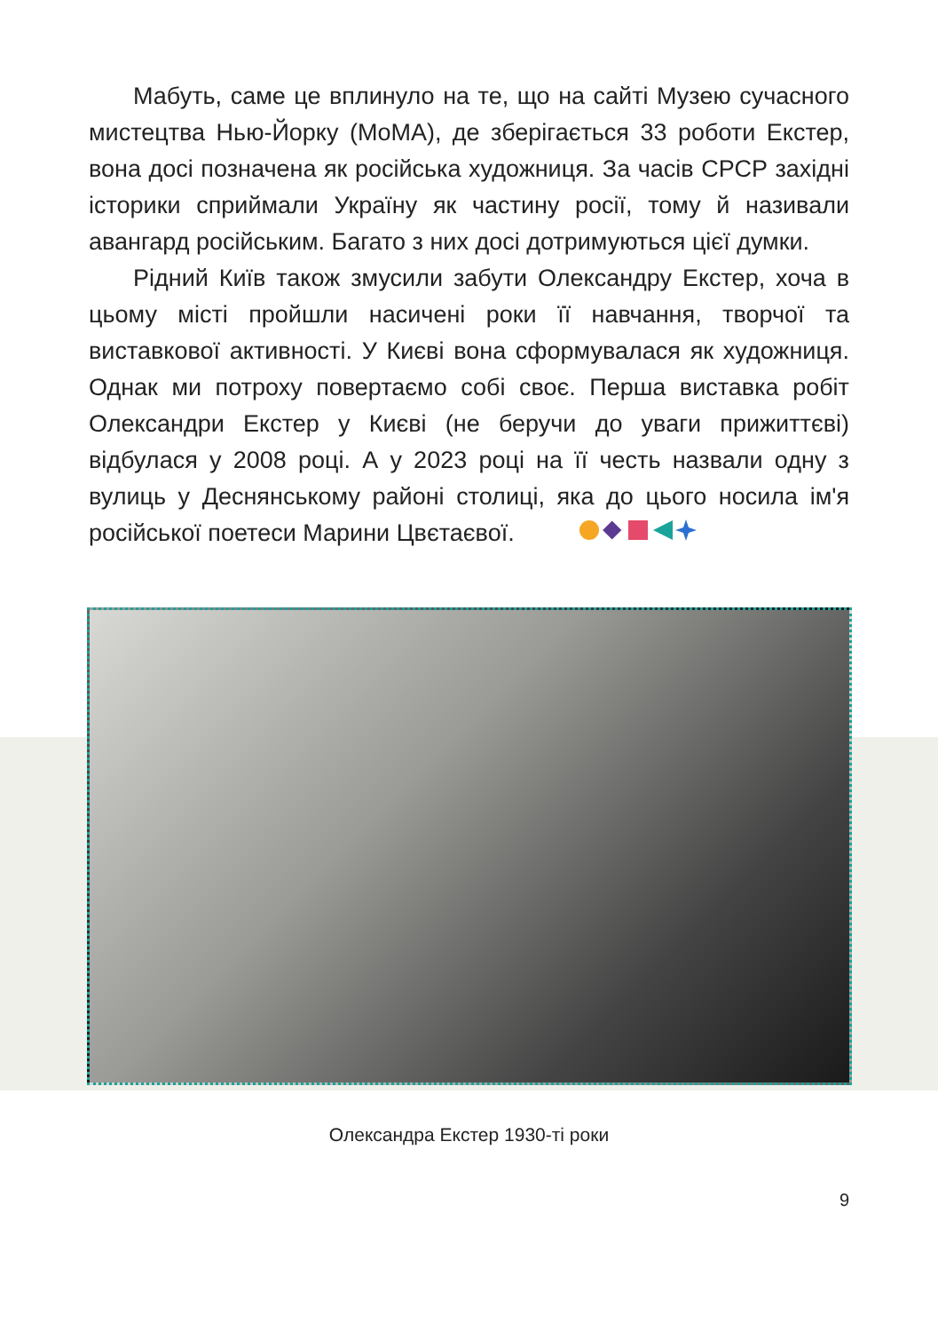Мабуть, саме це вплинуло на те, що на сайті Музею сучасного мистецтва Нью-Йорку (MoMA), де зберігається 33 роботи Екстер, вона досі позначена як російська художниця. За часів СРСР західні історики сприймали Україну як частину росії, тому й називали авангард російським. Багато з них досі дотримуються цієї думки.
Рідний Київ також змусили забути Олександру Екстер, хоча в цьому місті пройшли насичені роки її навчання, творчої та виставкової активності. У Києві вона сформувалася як художниця. Однак ми потроху повертаємо собі своє. Перша виставка робіт Олександри Екстер у Києві (не беручи до уваги прижиттєві) відбулася у 2008 році. А у 2023 році на її честь назвали одну з вулиць у Деснянському районі столиці, яка до цього носила ім'я російської поетеси Марини Цвєтаєвої.
Олександра Екстер 1930-ті роки
9